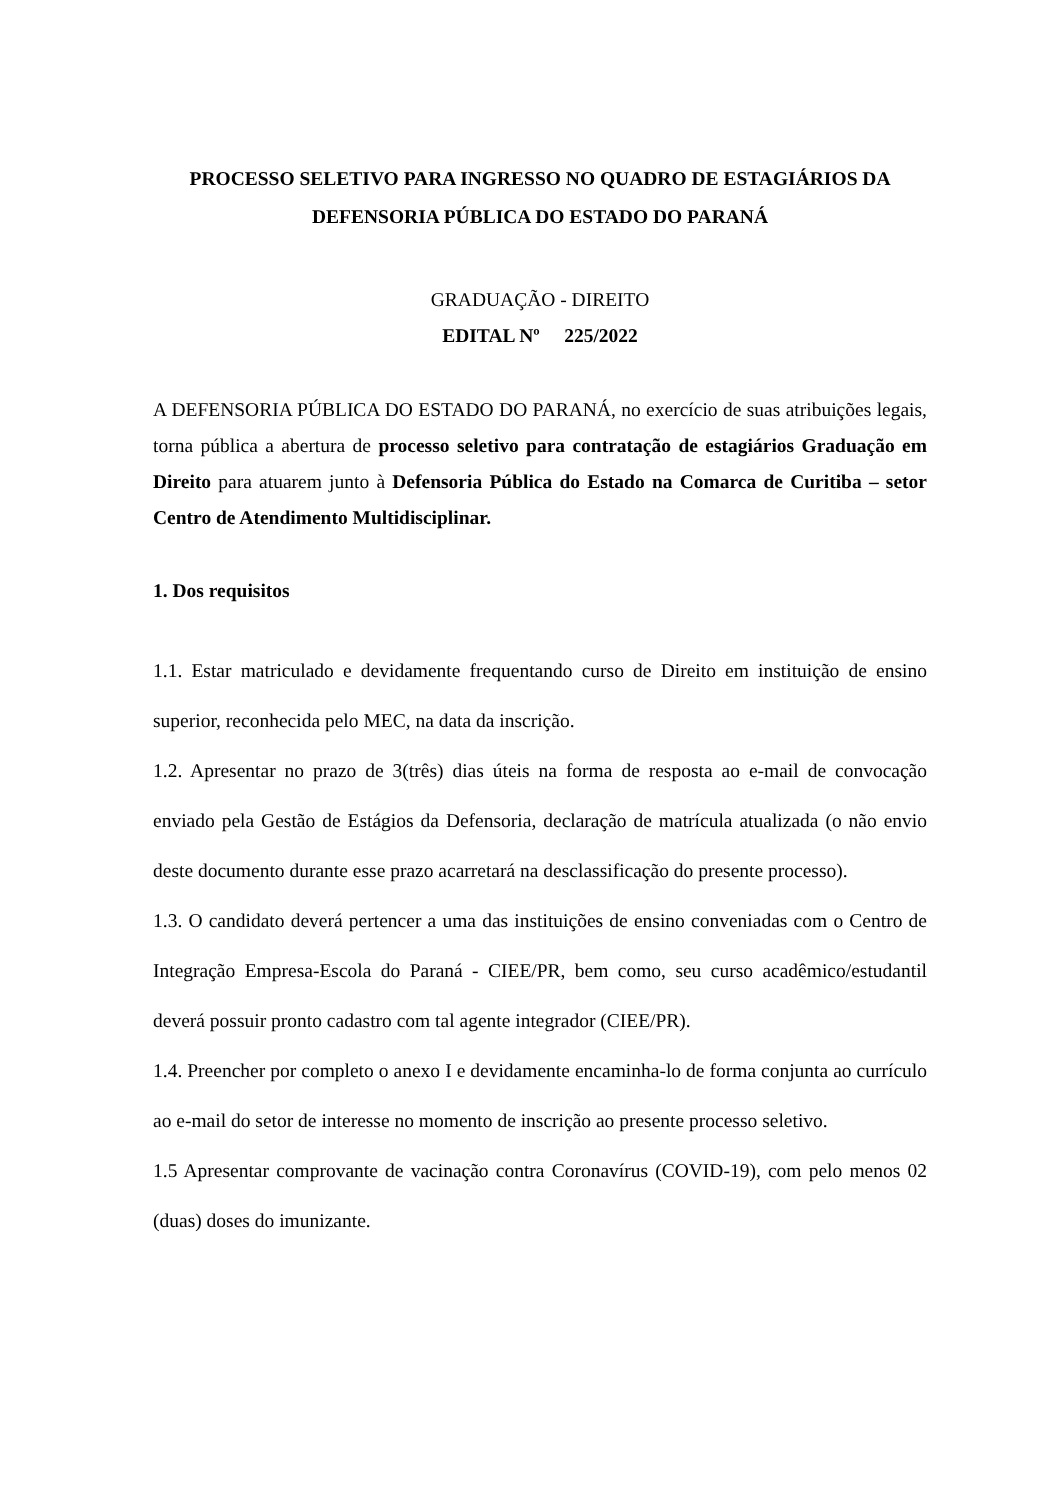PROCESSO SELETIVO PARA INGRESSO NO QUADRO DE ESTAGIÁRIOS DA DEFENSORIA PÚBLICA DO ESTADO DO PARANÁ
GRADUAÇÃO - DIREITO
EDITAL Nº 225/2022
A DEFENSORIA PÚBLICA DO ESTADO DO PARANÁ, no exercício de suas atribuições legais, torna pública a abertura de processo seletivo para contratação de estagiários Graduação em Direito para atuarem junto à Defensoria Pública do Estado na Comarca de Curitiba – setor Centro de Atendimento Multidisciplinar.
1. Dos requisitos
1.1. Estar matriculado e devidamente frequentando curso de Direito em instituição de ensino superior, reconhecida pelo MEC, na data da inscrição.
1.2. Apresentar no prazo de 3(três) dias úteis na forma de resposta ao e-mail de convocação enviado pela Gestão de Estágios da Defensoria, declaração de matrícula atualizada (o não envio deste documento durante esse prazo acarretará na desclassificação do presente processo).
1.3. O candidato deverá pertencer a uma das instituições de ensino conveniadas com o Centro de Integração Empresa-Escola do Paraná - CIEE/PR, bem como, seu curso acadêmico/estudantil deverá possuir pronto cadastro com tal agente integrador (CIEE/PR).
1.4. Preencher por completo o anexo I e devidamente encaminha-lo de forma conjunta ao currículo ao e-mail do setor de interesse no momento de inscrição ao presente processo seletivo.
1.5 Apresentar comprovante de vacinação contra Coronavírus (COVID-19), com pelo menos 02 (duas) doses do imunizante.